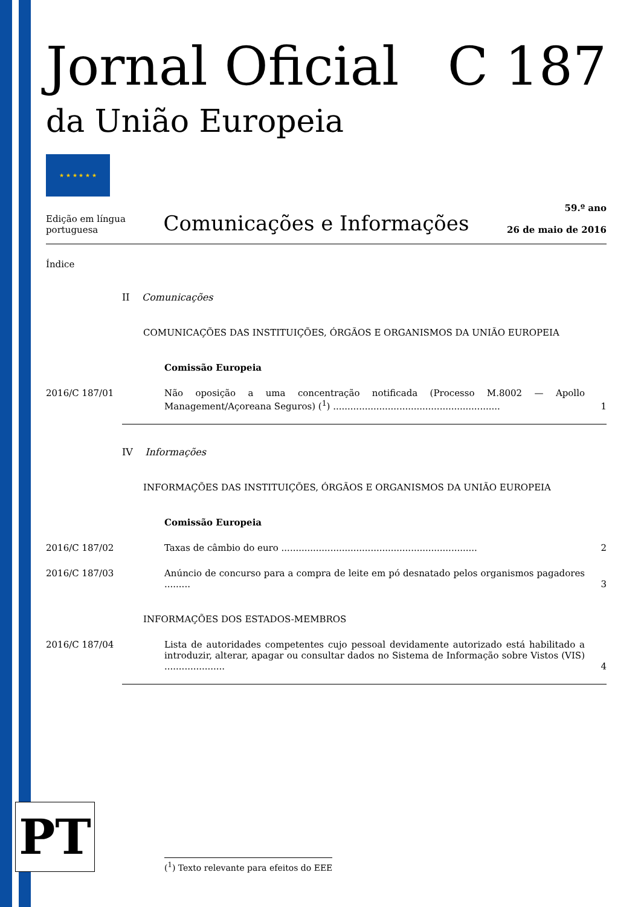Jornal Oficial C 187
da União Europeia
★ ★ ★ ★ ★ ★
Edição em língua
portuguesa
Comunicações e Informações
59.º ano
26 de maio de 2016
Índice
II Comunicações
COMUNICAÇÕES DAS INSTITUIÇÕES, ÓRGÃOS E ORGANISMOS DA UNIÃO EUROPEIA
Comissão Europeia
2016/C 187/01 Não oposição a uma concentração notificada (Processo M.8002 — Apollo Management/Açoreana Seguros) (<sup>1</sup>) ..........................................................
1
IV Informações
INFORMAÇÕES DAS INSTITUIÇÕES, ÓRGÃOS E ORGANISMOS DA UNIÃO EUROPEIA
Comissão Europeia
2016/C 187/02 Taxas de câmbio do euro ....................................................................
2
2016/C 187/03 Anúncio de concurso para a compra de leite em pó desnatado pelos organismos pagadores .........
3
INFORMAÇÕES DOS ESTADOS-MEMBROS
2016/C 187/04 Lista de autoridades competentes cujo pessoal devidamente autorizado está habilitado a introduzir, alterar, apagar ou consultar dados no Sistema de Informação sobre Vistos (VIS) .....................
4
PT
(<sup>1</sup>) Texto relevante para efeitos do EEE